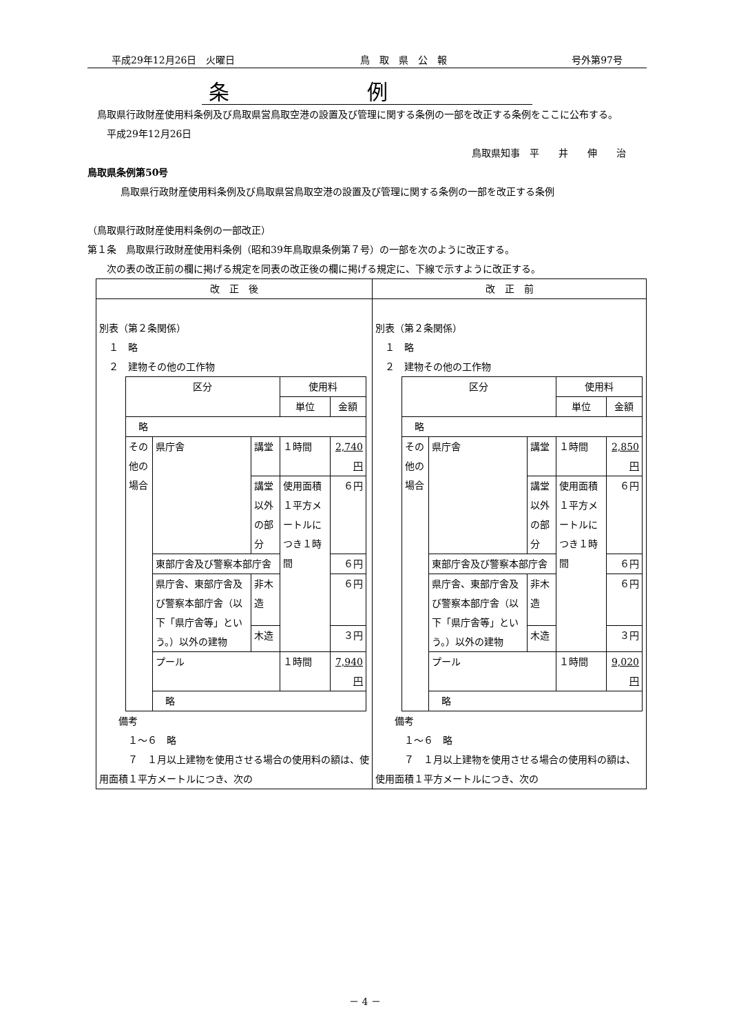平成29年12月26日　火曜日 鳥　取　県　公　報 号外第97号
条例
　鳥取県行政財産使用料条例及び鳥取県営鳥取空港の設置及び管理に関する条例の一部を改正する条例をここに公布する。
　　平成29年12月26日
鳥取県知事　平　　井　　伸　　治
鳥取県条例第50号
鳥取県行政財産使用料条例及び鳥取県営鳥取空港の設置及び管理に関する条例の一部を改正する条例
（鳥取県行政財産使用料条例の一部改正）
第１条　鳥取県行政財産使用料条例（昭和39年鳥取県条例第７号）の一部を次のように改正する。
　　次の表の改正前の欄に掲げる規定を同表の改正後の欄に掲げる規定に、下線で示すように改正する。
| 改 正 後 | 改 正 前 |
| --- | --- |
| 別表（第２条関係） １ 略 ２ 建物その他の工作物 / 区分 / / / 使用料 / / / / / / 単位 / 金額 / / 略 / / / / / / その他の場合 / 県庁舎 / 講堂 / １時間 / 2,740円 / / / / 講堂以外の部分 / 使用面積１平方メートルにつき１時間 / ６円 / / / 東部庁舎及び警察本部庁舎 / / / ６円 / / / 県庁舎、東部庁舎及び警察本部庁舎（以下「県庁舎等」という。）以外の建物 / 非木造 / / ６円 / / / / 木造 / / ３円 / / / プール / / １時間 / 7,940円 / / / 略 / / / / 備考 １～６ 略 ７ １月以上建物を使用させる場合の使用料の額は、使用面積１平方メートルにつき、次の | 別表（第２条関係） １ 略 ２ 建物その他の工作物 / 区分 / / / 使用料 / / / / / / 単位 / 金額 / / 略 / / / / / / その他の場合 / 県庁舎 / 講堂 / １時間 / 2,850円 / / / / 講堂以外の部分 / 使用面積１平方メートルにつき１時間 / ６円 / / / 東部庁舎及び警察本部庁舎 / / / ６円 / / / 県庁舎、東部庁舎及び警察本部庁舎（以下「県庁舎等」という。）以外の建物 / 非木造 / / ６円 / / / / 木造 / / ３円 / / / プール / / １時間 / 9,020円 / / / 略 / / / / 備考 １～６ 略 ７ １月以上建物を使用させる場合の使用料の額は、使用面積１平方メートルにつき、次の |
－ 4 －